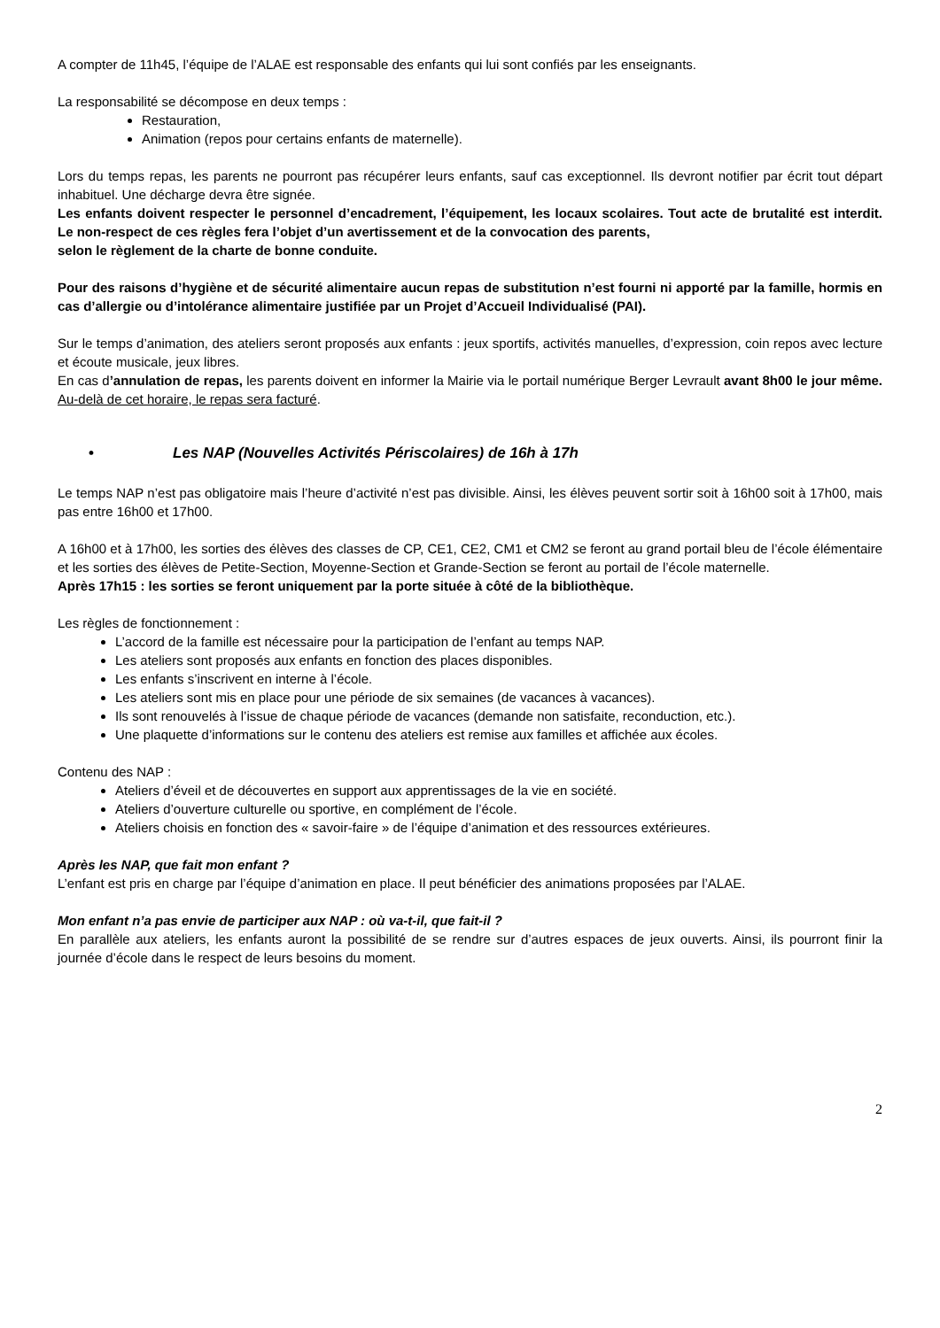A compter de 11h45, l’équipe de l’ALAE est responsable des enfants qui lui sont confiés par les enseignants.
La responsabilité se décompose en deux temps :
Restauration,
Animation (repos pour certains enfants de maternelle).
Lors du temps repas, les parents ne pourront pas récupérer leurs enfants, sauf cas exceptionnel. Ils devront notifier par écrit tout départ inhabituel. Une décharge devra être signée.
Les enfants doivent respecter le personnel d’encadrement, l’équipement, les locaux scolaires. Tout acte de brutalité est interdit. Le non-respect de ces règles fera l’objet d’un avertissement et de la convocation des parents,
selon le règlement de la charte de bonne conduite.
Pour des raisons d’hygiène et de sécurité alimentaire aucun repas de substitution n’est fourni ni apporté par la famille, hormis en cas d’allergie ou d’intolérance alimentaire justifiée par un Projet d’Accueil Individualisé (PAI).
Sur le temps d’animation, des ateliers seront proposés aux enfants : jeux sportifs, activités manuelles, d’expression, coin repos avec lecture et écoute musicale, jeux libres.
En cas d’annulation de repas, les parents doivent en informer la Mairie via le portail numérique Berger Levrault avant 8h00 le jour même. Au-delà de cet horaire, le repas sera facturé.
• Les NAP (Nouvelles Activités Périscolaires) de 16h à 17h
Le temps NAP n’est pas obligatoire mais l’heure d’activité n’est pas divisible. Ainsi, les élèves peuvent sortir soit à 16h00 soit à 17h00, mais pas entre 16h00 et 17h00.
A 16h00 et à 17h00, les sorties des élèves des classes de CP, CE1, CE2, CM1 et CM2 se feront au grand portail bleu de l’école élémentaire et les sorties des élèves de Petite-Section, Moyenne-Section et Grande-Section se feront au portail de l’école maternelle.
Après 17h15 : les sorties se feront uniquement par la porte située à côté de la bibliothèque.
Les règles de fonctionnement :
L’accord de la famille est nécessaire pour la participation de l’enfant au temps NAP.
Les ateliers sont proposés aux enfants en fonction des places disponibles.
Les enfants s’inscrivent en interne à l’école.
Les ateliers sont mis en place pour une période de six semaines (de vacances à vacances).
Ils sont renouvelés à l’issue de chaque période de vacances (demande non satisfaite, reconduction, etc.).
Une plaquette d’informations sur le contenu des ateliers est remise aux familles et affichée aux écoles.
Contenu des NAP :
Ateliers d’éveil et de découvertes en support aux apprentissages de la vie en société.
Ateliers d’ouverture culturelle ou sportive, en complément de l’école.
Ateliers choisis en fonction des « savoir-faire » de l’équipe d’animation et des ressources extérieures.
Après les NAP, que fait mon enfant ?
L’enfant est pris en charge par l’équipe d’animation en place. Il peut bénéficier des animations proposées par l’ALAE.
Mon enfant n’a pas envie de participer aux NAP : où va-t-il, que fait-il ?
En parallèle aux ateliers, les enfants auront la possibilité de se rendre sur d’autres espaces de jeux ouverts. Ainsi, ils pourront finir la journée d’école dans le respect de leurs besoins du moment.
2